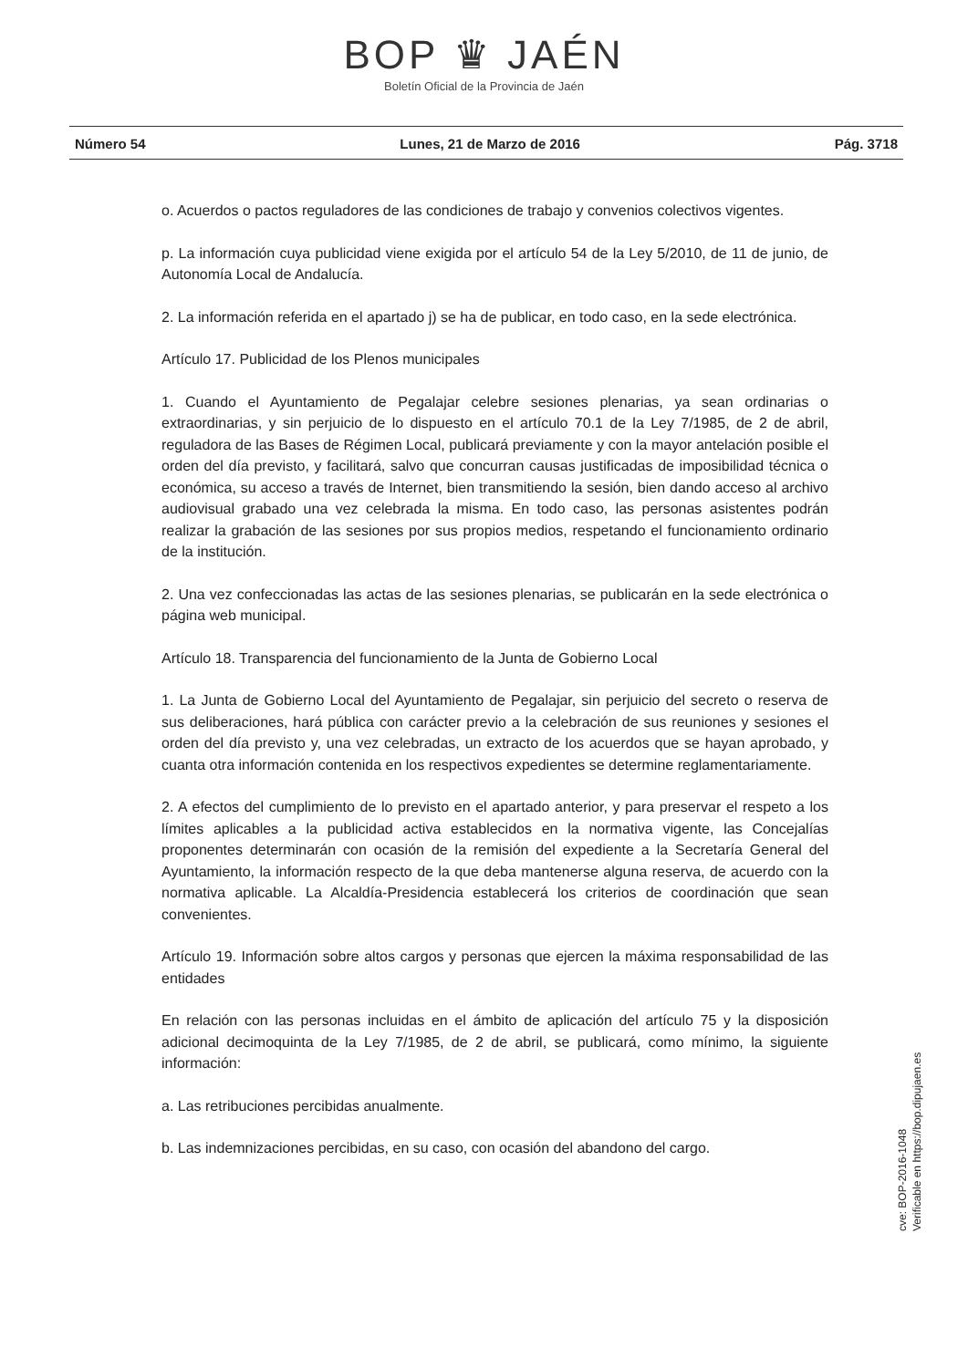BOP ♛ JAÉN
Boletín Oficial de la Provincia de Jaén
Número 54 Lunes, 21 de Marzo de 2016 Pág. 3718
o. Acuerdos o pactos reguladores de las condiciones de trabajo y convenios colectivos vigentes.
p. La información cuya publicidad viene exigida por el artículo 54 de la Ley 5/2010, de 11 de junio, de Autonomía Local de Andalucía.
2. La información referida en el apartado j) se ha de publicar, en todo caso, en la sede electrónica.
Artículo 17. Publicidad de los Plenos municipales
1. Cuando el Ayuntamiento de Pegalajar celebre sesiones plenarias, ya sean ordinarias o extraordinarias, y sin perjuicio de lo dispuesto en el artículo 70.1 de la Ley 7/1985, de 2 de abril, reguladora de las Bases de Régimen Local, publicará previamente y con la mayor antelación posible el orden del día previsto, y facilitará, salvo que concurran causas justificadas de imposibilidad técnica o económica, su acceso a través de Internet, bien transmitiendo la sesión, bien dando acceso al archivo audiovisual grabado una vez celebrada la misma. En todo caso, las personas asistentes podrán realizar la grabación de las sesiones por sus propios medios, respetando el funcionamiento ordinario de la institución.
2. Una vez confeccionadas las actas de las sesiones plenarias, se publicarán en la sede electrónica o página web municipal.
Artículo 18. Transparencia del funcionamiento de la Junta de Gobierno Local
1. La Junta de Gobierno Local del Ayuntamiento de Pegalajar, sin perjuicio del secreto o reserva de sus deliberaciones, hará pública con carácter previo a la celebración de sus reuniones y sesiones el orden del día previsto y, una vez celebradas, un extracto de los acuerdos que se hayan aprobado, y cuanta otra información contenida en los respectivos expedientes se determine reglamentariamente.
2. A efectos del cumplimiento de lo previsto en el apartado anterior, y para preservar el respeto a los límites aplicables a la publicidad activa establecidos en la normativa vigente, las Concejalías proponentes determinarán con ocasión de la remisión del expediente a la Secretaría General del Ayuntamiento, la información respecto de la que deba mantenerse alguna reserva, de acuerdo con la normativa aplicable. La Alcaldía-Presidencia establecerá los criterios de coordinación que sean convenientes.
Artículo 19. Información sobre altos cargos y personas que ejercen la máxima responsabilidad de las entidades
En relación con las personas incluidas en el ámbito de aplicación del artículo 75 y la disposición adicional decimoquinta de la Ley 7/1985, de 2 de abril, se publicará, como mínimo, la siguiente información:
a. Las retribuciones percibidas anualmente.
b. Las indemnizaciones percibidas, en su caso, con ocasión del abandono del cargo.
cve: BOP-2016-1048
Verificable en https://bop.dipujaen.es